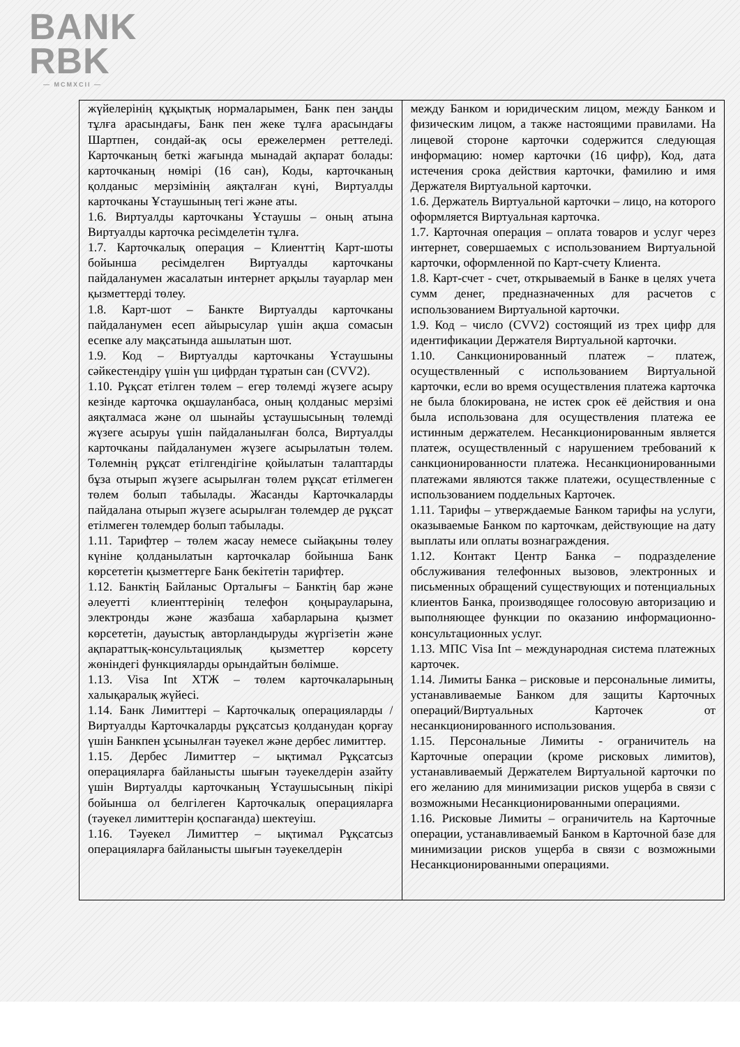BANK
RBK
— MCMXCII —
| жүйелерінің құқықтық нормаларымен, Банк пен заңды тұлға арасындағы, Банк пен жеке тұлға арасындағы Шартпен, сондай-ақ осы ережелермен реттеледі. Карточканың беткі жағында мынадай ақпарат болады: карточканың нөмірі (16 сан), Коды, карточканың қолданыс мерзімінің аяқталған күні, Виртуалды карточканы Ұстаушының тегі және аты. 1.6. Виртуалды карточканы Ұстаушы – оның атына Виртуалды карточка ресімделетін тұлға. 1.7. Карточкалық операция – Клиенттің Карт-шоты бойынша ресімделген Виртуалды карточканы пайдаланумен жасалатын интернет арқылы тауарлар мен қызметтерді төлеу. 1.8. Карт-шот – Банкте Виртуалды карточканы пайдаланумен есеп айырысулар үшін ақша сомасын есепке алу мақсатында ашылатын шот. 1.9. Код – Виртуалды карточканы Ұстаушыны сәйкестендіру үшін үш цифрдан тұратын сан (CVV2). 1.10. Рұқсат етілген төлем – егер төлемді жүзеге асыру кезінде карточка оқшауланбаса, оның қолданыс мерзімі аяқталмаса және ол шынайы ұстаушысының төлемді жүзеге асыруы үшін пайдаланылған болса, Виртуалды карточканы пайдаланумен жүзеге асырылатын төлем. Төлемнің рұқсат етілгендігіне қойылатын талаптарды бұза отырып жүзеге асырылған төлем рұқсат етілмеген төлем болып табылады. Жасанды Карточкаларды пайдалана отырып жүзеге асырылған төлемдер де рұқсат етілмеген төлемдер болып табылады. 1.11. Тарифтер – төлем жасау немесе сыйақыны төлеу күніне қолданылатын карточкалар бойынша Банк көрсететін қызметтерге Банк бекітетін тарифтер. 1.12. Банктің Байланыс Орталығы – Банктің бар және әлеуетті клиенттерінің телефон қоңырауларына, электронды және жазбаша хабарларына қызмет көрсететін, дауыстық авторландыруды жүргізетін және ақпараттық-консультациялық қызметтер көрсету жөніндегі функцияларды орындайтын бөлімше. 1.13. Visa Int ХТЖ – төлем карточкаларының халықаралық жүйесі. 1.14. Банк Лимиттері – Карточкалық операцияларды /Виртуалды Карточкаларды рұқсатсыз қолданудан қорғау үшін Банкпен ұсынылған тәуекел және дербес лимиттер. 1.15. Дербес Лимиттер – ықтимал Рұқсатсыз операцияларға байланысты шығын тәуекелдерін азайту үшін Виртуалды карточканың Ұстаушысының пікірі бойынша ол белгілеген Карточкалық операцияларға (тәуекел лимиттерін қоспағанда) шектеуіш. 1.16. Тәуекел Лимиттер – ықтимал Рұқсатсыз операцияларға байланысты шығын тәуекелдерін | между Банком и юридическим лицом, между Банком и физическим лицом, а также настоящими правилами. На лицевой стороне карточки содержится следующая информацию: номер карточки (16 цифр), Код, дата истечения срока действия карточки, фамилию и имя Держателя Виртуальной карточки. 1.6. Держатель Виртуальной карточки – лицо, на которого оформляется Виртуальная карточка. 1.7. Карточная операция – оплата товаров и услуг через интернет, совершаемых с использованием Виртуальной карточки, оформленной по Карт-счету Клиента. 1.8. Карт-счет - счет, открываемый в Банке в целях учета сумм денег, предназначенных для расчетов с использованием Виртуальной карточки. 1.9. Код – число (CVV2) состоящий из трех цифр для идентификации Держателя Виртуальной карточки. 1.10. Санкционированный платеж – платеж, осуществленный с использованием Виртуальной карточки, если во время осуществления платежа карточка не была блокирована, не истек срок её действия и она была использована для осуществления платежа ее истинным держателем. Несанкционированным является платеж, осуществленный с нарушением требований к санкционированности платежа. Несанкционированными платежами являются также платежи, осуществленные с использованием поддельных Карточек. 1.11. Тарифы – утверждаемые Банком тарифы на услуги, оказываемые Банком по карточкам, действующие на дату выплаты или оплаты вознаграждения. 1.12. Контакт Центр Банка – подразделение обслуживания телефонных вызовов, электронных и письменных обращений существующих и потенциальных клиентов Банка, производящее голосовую авторизацию и выполняющее функции по оказанию информационно-консультационных услуг. 1.13. МПС Visa Int – международная система платежных карточек. 1.14. Лимиты Банка – рисковые и персональные лимиты, устанавливаемые Банком для защиты Карточных операций/Виртуальных Карточек от несанкционированного использования. 1.15. Персональные Лимиты - ограничитель на Карточные операции (кроме рисковых лимитов), устанавливаемый Держателем Виртуальной карточки по его желанию для минимизации рисков ущерба в связи с возможными Несанкционированными операциями. 1.16. Рисковые Лимиты – ограничитель на Карточные операции, устанавливаемый Банком в Карточной базе для минимизации рисков ущерба в связи с возможными Несанкционированными операциями. |